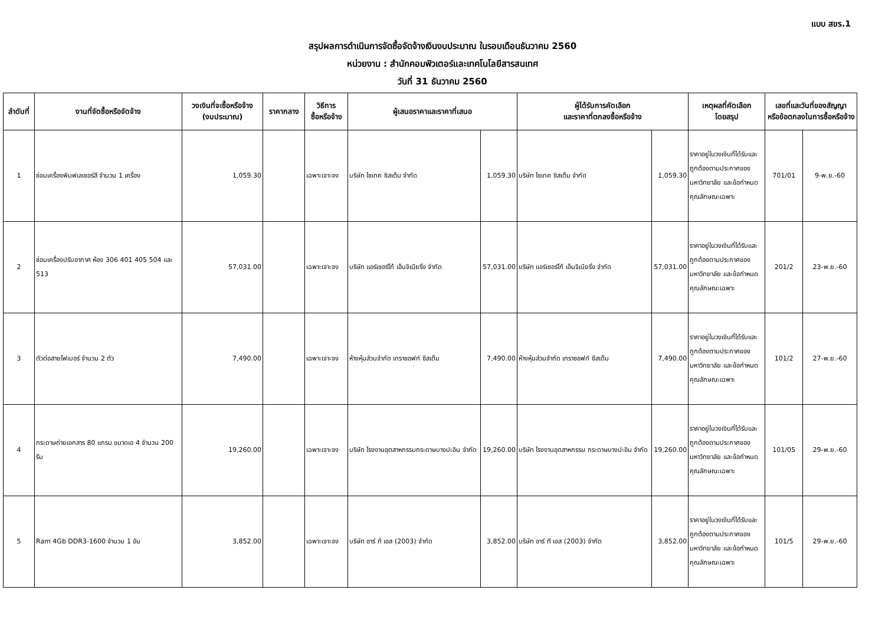แบบ สขร.1
สรุปผลการดำเนินการจัดซื้อจัดจ้างเงินงบประมาณ ในรอบเดือนธันวาคม 2560
หน่วยงาน : สำนักคอมพิวเตอร์และเทคโนโลยีสารสนเทศ
วันที่ 31 ธันวาคม 2560
| ลำดับที่ | งานที่จัดซื้อหรือจัดจ้าง | วงเงินที่จะซื้อหรือจ้าง (งบประมาณ) | ราคากลาง | วิธีการ ซื้อหรือจ้าง | ผู้เสนอราคาและราคาที่เสนอ | | ผู้ได้รับการคัดเลือก และราคาที่ตกลงซื้อหรือจ้าง | | เหตุผลที่คัดเลือก โดยสรุป | เลขที่และวันที่ของสัญญา หรือข้อตกลงในการซื้อหรือจ้าง | |
| --- | --- | --- | --- | --- | --- | --- | --- | --- | --- | --- | --- |
| 1 | ซ่อมเครื่องพิมพ์เลเซอร์สี จำนวน 1 เครื่อง | 1,059.30 | | เฉพาะเจาะจง | บริษัท ไซเทค ซิสเต็ม จำกัด | 1,059.30 | บริษัท ไซเทค ซิสเต็ม จำกัด | 1,059.30 | ราคาอยู่ในวงเงินที่ได้รับและถูกต้องตามประกาศของมหาวิทยาลัย และข้อกำหนดคุณลักษณะเฉพาะ | 701/01 | 9-พ.ย.-60 |
| 2 | ซ่อมเครื่องปรับอากาศ ห้อง 306 401 405 504 และ 513 | 57,031.00 | | เฉพาะเจาะจง | บริษัท แอร์เซอร์โก้ เอ็นจิเนียริ่ง จำกัด | 57,031.00 | บริษัท แอร์เซอร์โก้ เอ็นจิเนียริ่ง จำกัด | 57,031.00 | ราคาอยู่ในวงเงินที่ได้รับและถูกต้องตามประกาศของมหาวิทยาลัย และข้อกำหนดคุณลักษณะเฉพาะ | 201/2 | 23-พ.ย.-60 |
| 3 | ตัวต่อสายไฟเบอร์ จำนวน 2 ตัว | 7,490.00 | | เฉพาะเจาะจง | ห้างหุ้นส่วนจำกัด เทราซอฟท์ ซีสเต็ม | 7,490.00 | ห้างหุ้นส่วนจำกัด เทราซอฟท์ ซีสเต็ม | 7,490.00 | ราคาอยู่ในวงเงินที่ได้รับและถูกต้องตามประกาศของมหาวิทยาลัย และข้อกำหนดคุณลักษณะเฉพาะ | 101/2 | 27-พ.ย.-60 |
| 4 | กระดาษถ่ายเอกสาร 80 แกรม ขนาดเอ 4 จำนวน 200 รีม | 19,260.00 | | เฉพาะเจาะจง | บริษัท โรงงานอุตสาหกรรมกระดาษบางปะอิน จำกัด | 19,260.00 | บริษัท โรงงานอุตสาหกรรม กระดาษบางปะอิน จำกัด | 19,260.00 | ราคาอยู่ในวงเงินที่ได้รับและถูกต้องตามประกาศของมหาวิทยาลัย และข้อกำหนดคุณลักษณะเฉพาะ | 101/05 | 29-พ.ย.-60 |
| 5 | Ram 4Gb DDR3-1600 จำนวน 1 อัน | 3,852.00 | | เฉพาะเจาะจง | บริษัท อาร์ ที เอส (2003) จำกัด | 3,852.00 | บริษัท อาร์ ที เอส (2003) จำกัด | 3,852.00 | ราคาอยู่ในวงเงินที่ได้รับและถูกต้องตามประกาศของมหาวิทยาลัย และข้อกำหนดคุณลักษณะเฉพาะ | 101/5 | 29-พ.ย.-60 |